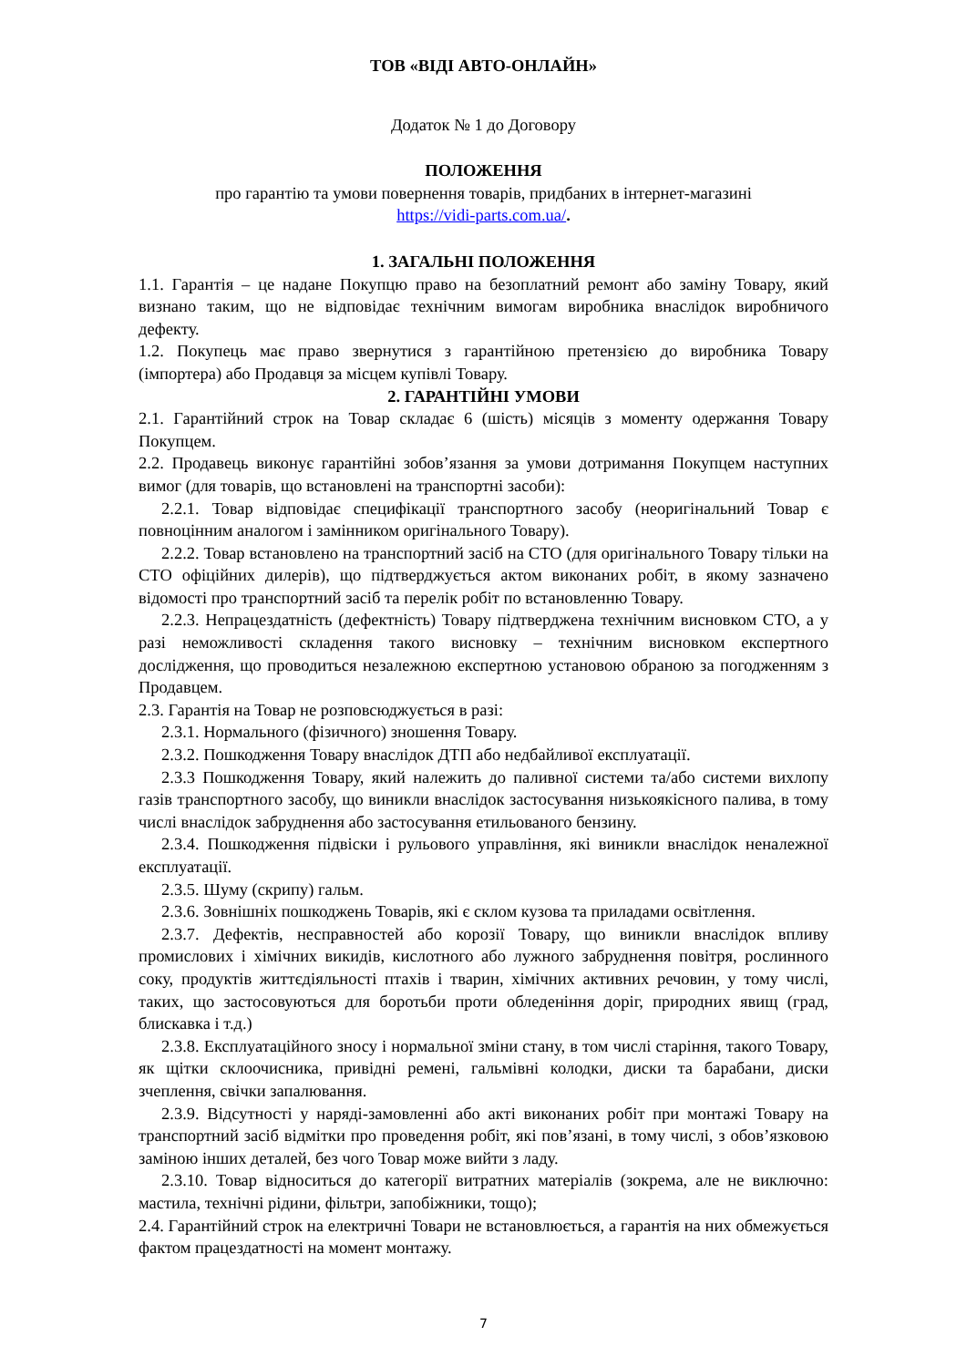ТОВ «ВІДІ АВТО-ОНЛАЙН»
Додаток № 1 до Договору
ПОЛОЖЕННЯ
про гарантію та умови повернення товарів, придбаних в інтернет-магазині
https://vidi-parts.com.ua/.
1. ЗАГАЛЬНІ ПОЛОЖЕННЯ
1.1. Гарантія – це надане Покупцю право на безоплатний ремонт або заміну Товару, який визнано таким, що не відповідає технічним вимогам виробника внаслідок виробничого дефекту.
1.2. Покупець має право звернутися з гарантійною претензією до виробника Товару (імпортера) або Продавця за місцем купівлі Товару.
2. ГАРАНТІЙНІ УМОВИ
2.1. Гарантійний строк на Товар складає 6 (шість) місяців з моменту одержання Товару Покупцем.
2.2. Продавець виконує гарантійні зобов’язання за умови дотримання Покупцем наступних вимог (для товарів, що встановлені на транспортні засоби):
2.2.1. Товар відповідає специфікації транспортного засобу (неоригінальний Товар є повноцінним аналогом і замінником оригінального Товару).
2.2.2. Товар встановлено на транспортний засіб на СТО (для оригінального Товару тільки на СТО офіційних дилерів), що підтверджується актом виконаних робіт, в якому зазначено відомості про транспортний засіб та перелік робіт по встановленню Товару.
2.2.3. Непрацездатність (дефектність) Товару підтверджена технічним висновком СТО, а у разі неможливості складення такого висновку – технічним висновком експертного дослідження, що проводиться незалежною експертною установою обраною за погодженням з Продавцем.
2.3. Гарантія на Товар не розповсюджується в разі:
2.3.1. Нормального (фізичного) зношення Товару.
2.3.2. Пошкодження Товару внаслідок ДТП або недбайливої експлуатації.
2.3.3 Пошкодження Товару, який належить до паливної системи та/або системи вихлопу газів транспортного засобу, що виникли внаслідок застосування низькоякісного палива, в тому числі внаслідок забруднення або застосування етильованого бензину.
2.3.4. Пошкодження підвіски і рульового управління, які виникли внаслідок неналежної експлуатації.
2.3.5. Шуму (скрипу) гальм.
2.3.6. Зовнішніх пошкоджень Товарів, які є склом кузова та приладами освітлення.
2.3.7. Дефектів, несправностей або корозії Товару, що виникли внаслідок впливу промислових і хімічних викидів, кислотного або лужного забруднення повітря, рослинного соку, продуктів життєдіяльності птахів і тварин, хімічних активних речовин, у тому числі, таких, що застосовуються для боротьби проти обледеніння доріг, природних явищ (град, блискавка і т.д.)
2.3.8. Експлуатаційного зносу і нормальної зміни стану, в том числі старіння, такого Товару, як щітки склоочисника, привідні ремені, гальмівні колодки, диски та барабани, диски зчеплення, свічки запалювання.
2.3.9. Відсутності у наряді-замовленні або акті виконаних робіт при монтажі Товару на транспортний засіб відмітки про проведення робіт, які пов’язані, в тому числі, з обов’язковою заміною інших деталей, без чого Товар може вийти з ладу.
2.3.10. Товар відноситься до категорії витратних матеріалів (зокрема, але не виключно: мастила, технічні рідини, фільтри, запобіжники, тощо);
2.4. Гарантійний строк на електричні Товари не встановлюється, а гарантія на них обмежується фактом працездатності на момент монтажу.
7